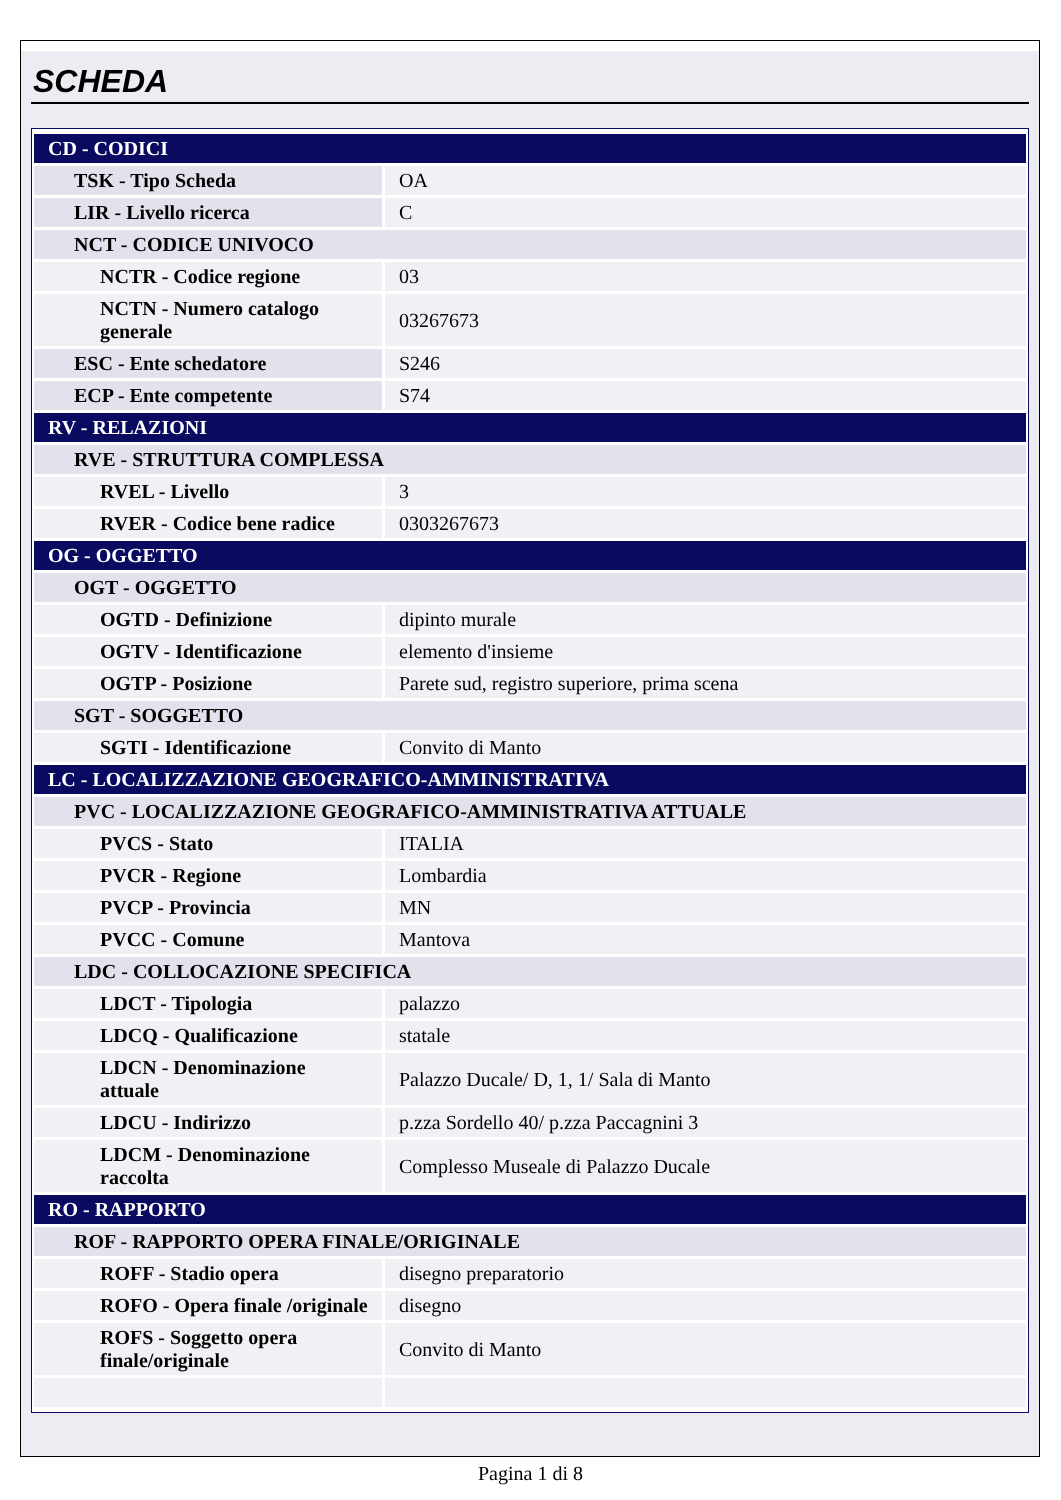SCHEDA
| CD - CODICI | |
| TSK - Tipo Scheda | OA |
| LIR - Livello ricerca | C |
| NCT - CODICE UNIVOCO | |
| NCTR - Codice regione | 03 |
| NCTN - Numero catalogo generale | 03267673 |
| ESC - Ente schedatore | S246 |
| ECP - Ente competente | S74 |
| RV - RELAZIONI | |
| RVE - STRUTTURA COMPLESSA | |
| RVEL - Livello | 3 |
| RVER - Codice bene radice | 0303267673 |
| OG - OGGETTO | |
| OGT - OGGETTO | |
| OGTD - Definizione | dipinto murale |
| OGTV - Identificazione | elemento d'insieme |
| OGTP - Posizione | Parete sud, registro superiore, prima scena |
| SGT - SOGGETTO | |
| SGTI - Identificazione | Convito di Manto |
| LC - LOCALIZZAZIONE GEOGRAFICO-AMMINISTRATIVA | |
| PVC - LOCALIZZAZIONE GEOGRAFICO-AMMINISTRATIVA ATTUALE | |
| PVCS - Stato | ITALIA |
| PVCR - Regione | Lombardia |
| PVCP - Provincia | MN |
| PVCC - Comune | Mantova |
| LDC - COLLOCAZIONE SPECIFICA | |
| LDCT - Tipologia | palazzo |
| LDCQ - Qualificazione | statale |
| LDCN - Denominazione attuale | Palazzo Ducale/ D, 1, 1/ Sala di Manto |
| LDCU - Indirizzo | p.zza Sordello 40/ p.zza Paccagnini 3 |
| LDCM - Denominazione raccolta | Complesso Museale di Palazzo Ducale |
| RO - RAPPORTO | |
| ROF - RAPPORTO OPERA FINALE/ORIGINALE | |
| ROFF - Stadio opera | disegno preparatorio |
| ROFO - Opera finale /originale | disegno |
| ROFS - Soggetto opera finale/originale | Convito di Manto |
Pagina 1 di 8